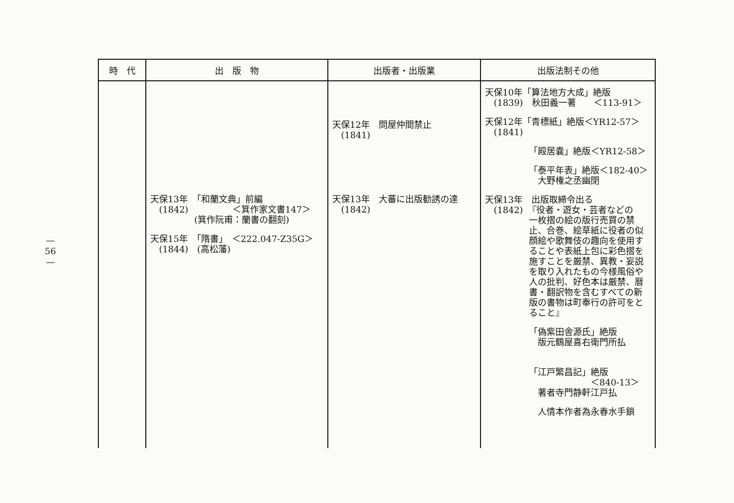—
56
—
| 時 代 | 出 版 物 | 出版者・出版業 | 出版法制その他 |
| --- | --- | --- | --- |
| | 天保13年 「和蘭文典」前編 (1842) ＜箕作家文書147＞ (箕作阮甫：蘭書の翻刻) 天保15年 「隋書」 ＜222.047-Z35G＞ (1844) (高松藩) | 天保12年 問屋仲間禁止 (1841) 天保13年 大蕃に出版勧誘の達 (1842) | 天保10年「算法地方大成」絶版 (1839) 秋田義一著 ＜113-91＞ 天保12年「青標紙」絶版＜YR12-57＞ (1841) 「殿居嚢」絶版＜YR12-58＞ 「泰平年表」絶版＜182-40＞ 大野権之丞幽閉 天保13年 出版取締令出る (1842) 『役者・遊女・芸者などの 一枚摺の絵の版行売買の禁止、合巻、絵草紙に役者の似顔絵や歌舞伎の趣向を使用することや表紙上包に彩色摺を施すことを厳禁、異教・妄説を取り入れたもの今様風俗や人の批判、好色本は厳禁、暦書・翻訳物を含むすべての新版の書物は町奉行の許可をとること』 「偽紫田舎源氏」絶版 版元鶴屋喜右衛門所払 「江戸繁昌記」絶版 ＜840-13＞ 著者寺門静軒江戸払 人情本作者為永春水手鎖 |